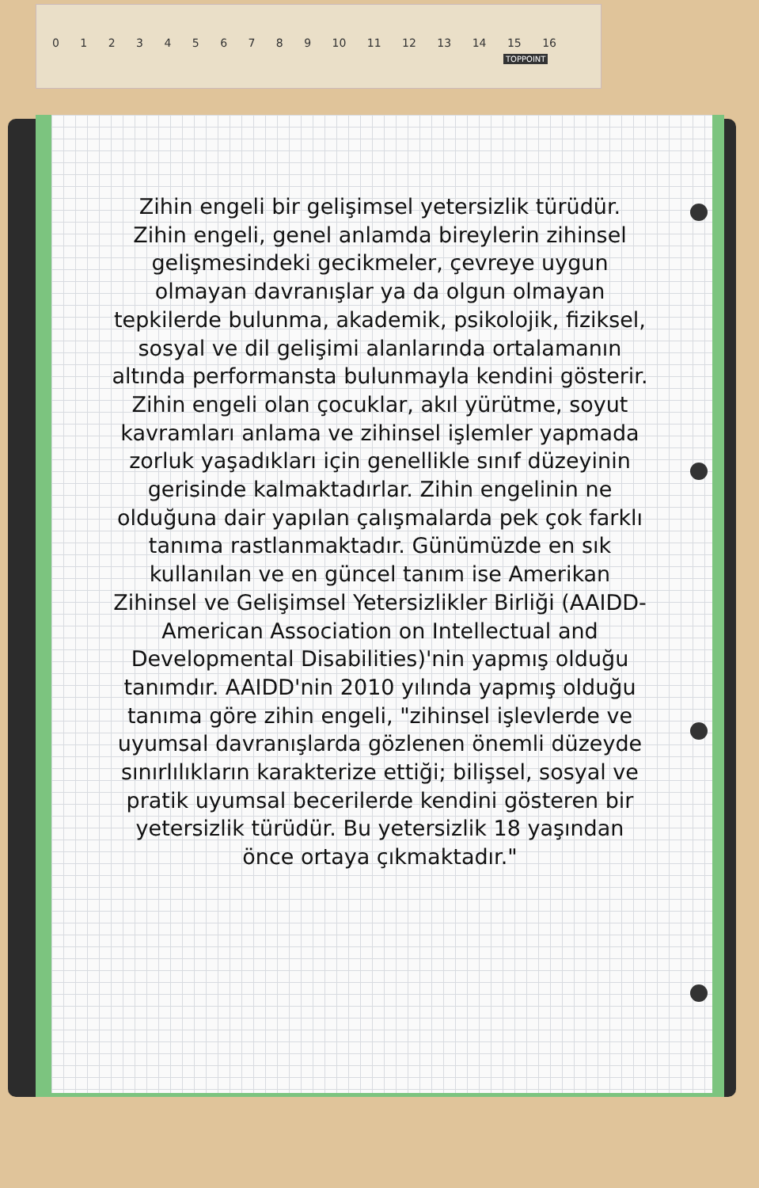0 1 2 3 4 5 6 7 8 9 10 11 12 13 14 15 16
TOPPOINT
Zihin engeli bir gelişimsel yetersizlik türüdür. Zihin engeli, genel anlamda bireylerin zihinsel gelişmesindeki gecikmeler, çevreye uygun olmayan davranışlar ya da olgun olmayan tepkilerde bulunma, akademik, psikolojik, fiziksel, sosyal ve dil gelişimi alanlarında ortalamanın altında performansta bulunmayla kendini gösterir. Zihin engeli olan çocuklar, akıl yürütme, soyut kavramları anlama ve zihinsel işlemler yapmada zorluk yaşadıkları için genellikle sınıf düzeyinin gerisinde kalmaktadırlar. Zihin engelinin ne olduğuna dair yapılan çalışmalarda pek çok farklı tanıma rastlanmaktadır. Günümüzde en sık kullanılan ve en güncel tanım ise Amerikan Zihinsel ve Gelişimsel Yetersizlikler Birliği (AAIDD-American Association on Intellectual and Developmental Disabilities)'nin yapmış olduğu tanımdır. AAIDD'nin 2010 yılında yapmış olduğu tanıma göre zihin engeli, "zihinsel işlevlerde ve uyumsal davranışlarda gözlenen önemli düzeyde sınırlılıkların karakterize ettiği; bilişsel, sosyal ve pratik uyumsal becerilerde kendini gösteren bir yetersizlik türüdür. Bu yetersizlik 18 yaşından önce ortaya çıkmaktadır."